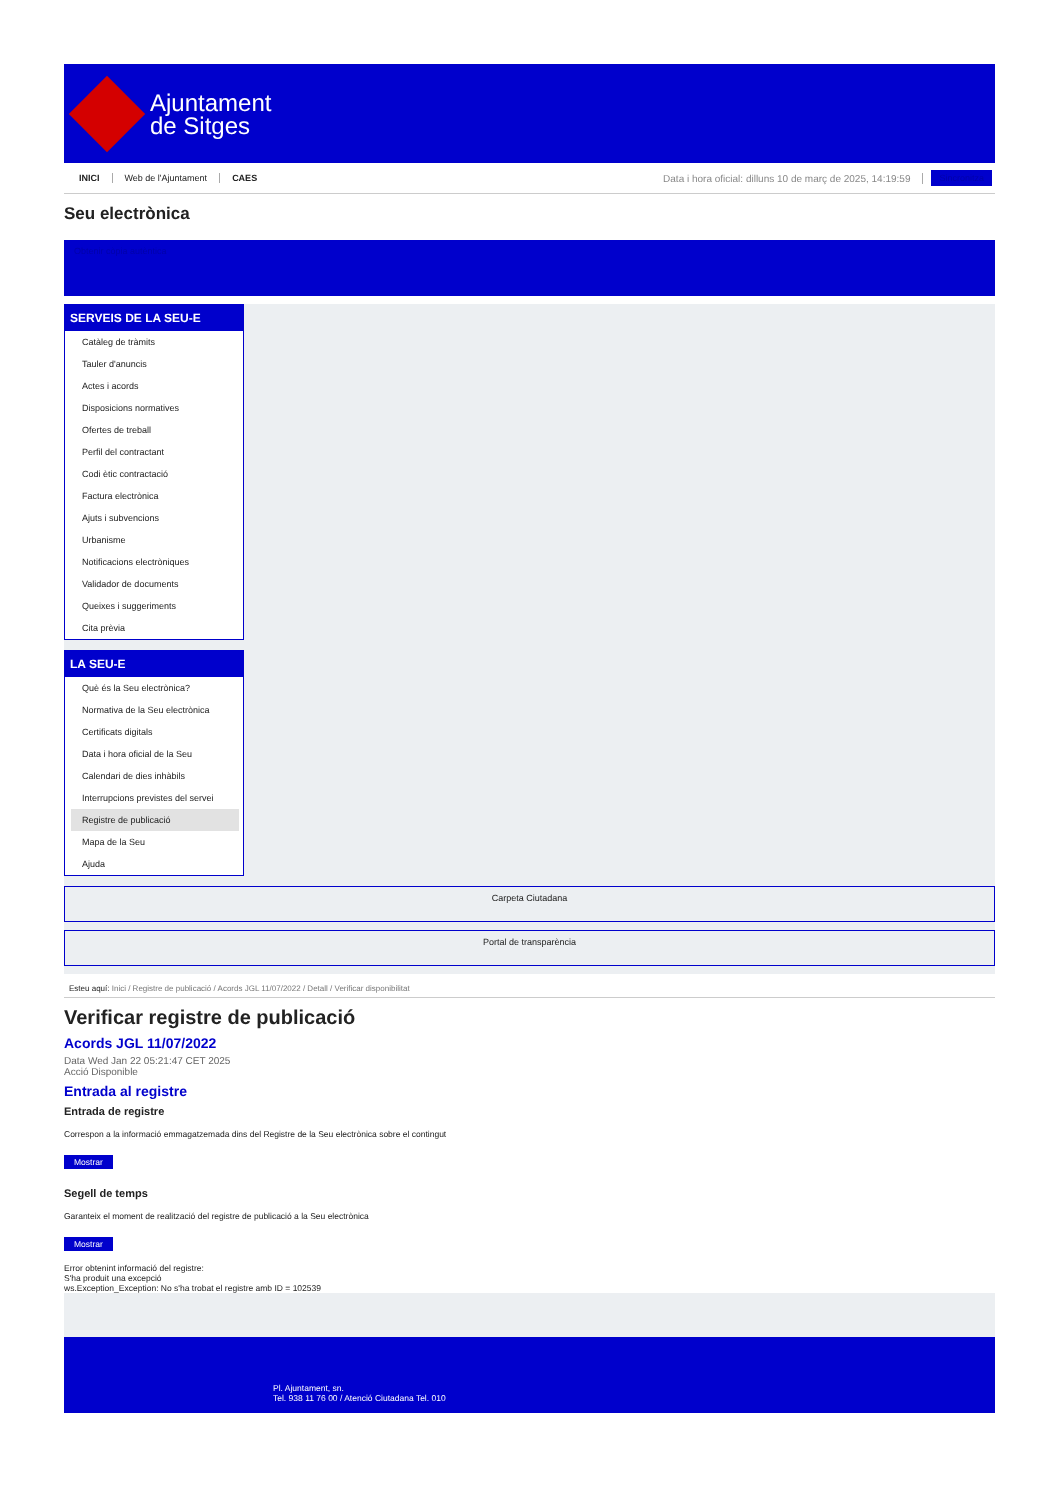Ajuntament
de Sitges
INICI Web de l'Ajuntament CAES Data i hora oficial: dilluns 10 de març de 2025, 14:19:59 Sincronitza
Seu electrònica
Obtenir còpia autèntica
SERVEIS DE LA SEU-E
Catàleg de tràmits
Tauler d'anuncis
Actes i acords
Disposicions normatives
Ofertes de treball
Perfil del contractant
Codi ètic contractació
Factura electrònica
Ajuts i subvencions
Urbanisme
Notificacions electròniques
Validador de documents
Queixes i suggeriments
Cita prèvia
LA SEU-E
Què és la Seu electrònica?
Normativa de la Seu electrònica
Certificats digitals
Data i hora oficial de la Seu
Calendari de dies inhàbils
Interrupcions previstes del servei
Registre de publicació
Mapa de la Seu
Ajuda
Carpeta Ciutadana
Portal de transparència
Esteu aquí: Inici / Registre de publicació / Acords JGL 11/07/2022 / Detall / Verificar disponibilitat
Verificar registre de publicació
Acords JGL 11/07/2022
Data Wed Jan 22 05:21:47 CET 2025
Acció Disponible
Entrada al registre
Entrada de registre
Correspon a la informació emmagatzemada dins del Registre de la Seu electrònica sobre el contingut
Mostrar
Segell de temps
Garanteix el moment de realització del registre de publicació a la Seu electrònica
Mostrar
Error obtenint informació del registre:
S'ha produit una excepció
ws.Exception_Exception: No s'ha trobat el registre amb ID = 102539
Pl. Ajuntament, sn.
Tel. 938 11 76 00 / Atenció Ciutadana Tel. 010